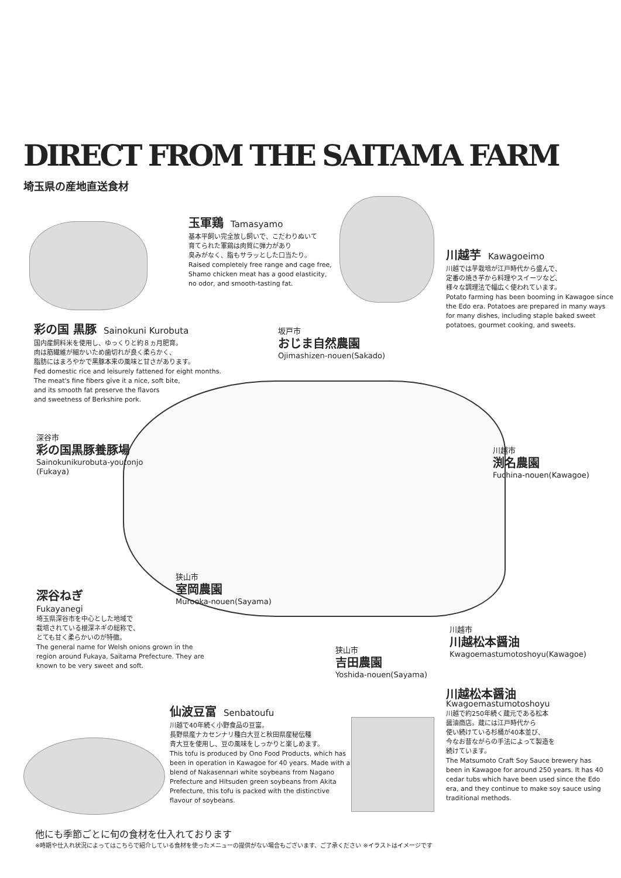DIRECT FROM THE SAITAMA FARM
埼玉県の産地直送食材
玉軍鶏 Tamasyamo
基本平飼い完全放し飼いで、こだわりぬいて
育てられた軍鶏は肉質に弾力があり
臭みがなく、脂もサラッとした口当たり。
Raised completely free range and cage free,
Shamo chicken meat has a good elasticity,
no odor, and smooth-tasting fat.
川越芋 Kawagoeimo
川越では芋栽培が江戸時代から盛んで、
定番の焼き芋から料理やスイーツなど、
様々な調理法で幅広く使われています。
Potato farming has been booming in Kawagoe since the Edo era. Potatoes are prepared in many ways for many dishes, including staple baked sweet potatoes, gourmet cooking, and sweets.
彩の国 黒豚 Sainokuni Kurobuta
国内産飼料米を使用し、ゆっくりと約８ヵ月肥育。
肉は筋繊維が細かいため歯切れが良く柔らかく、
脂肪にはまろやかで黒豚本来の風味と甘さがあります。
Fed domestic rice and leisurely fattened for eight months.
The meat's fine fibers give it a nice, soft bite,
and its smooth fat preserve the flavors
and sweetness of Berkshire pork.
坂戸市
おじま自然農園
Ojimashizen-nouen(Sakado)
深谷市
彩の国黒豚養豚場
Sainokunikurobuta-youtonjo
(Fukaya)
川越市
渕名農園
Fuchina-nouen(Kawagoe)
狭山市
室岡農園
Murooka-nouen(Sayama)
深谷ねぎ
Fukayanegi
埼玉県深谷市を中心とした地域で
栽培されている根深ネギの総称で、
とても甘く柔らかいのが特徴。
The general name for Welsh onions grown in the region around Fukaya, Saitama Prefecture. They are known to be very sweet and soft.
川越市
川越松本醤油
Kwagoemastumotoshoyu(Kawagoe)
狭山市
吉田農園
Yoshida-nouen(Sayama)
川越松本醤油
Kwagoemastumotoshoyu
川越で約250年続く蔵元である松本
醤油商店。蔵には江戸時代から
使い続けている杉桶が40本並び、
今なお昔ながらの手法によって製造を
続けています。
The Matsumoto Craft Soy Sauce brewery has been in Kawagoe for around 250 years. It has 40 cedar tubs which have been used since the Edo era, and they continue to make soy sauce using traditional methods.
仙波豆富 Senbatoufu
川越で40年続く小野食品の豆富。
長野県産ナカセンナリ種白大豆と秋田県産秘伝種
青大豆を使用し、豆の風味をしっかりと楽しめます。
This tofu is produced by Ono Food Products, which has been in operation in Kawagoe for 40 years. Made with a blend of Nakasennari white soybeans from Nagano Prefecture and Hitsuden green soybeans from Akita Prefecture, this tofu is packed with the distinctive flavour of soybeans.
他にも季節ごとに旬の食材を仕入れております
※時期や仕入れ状況によってはこちらで紹介している食材を使ったメニューの提供がない場合もございます、ご了承ください ※イラストはイメージです